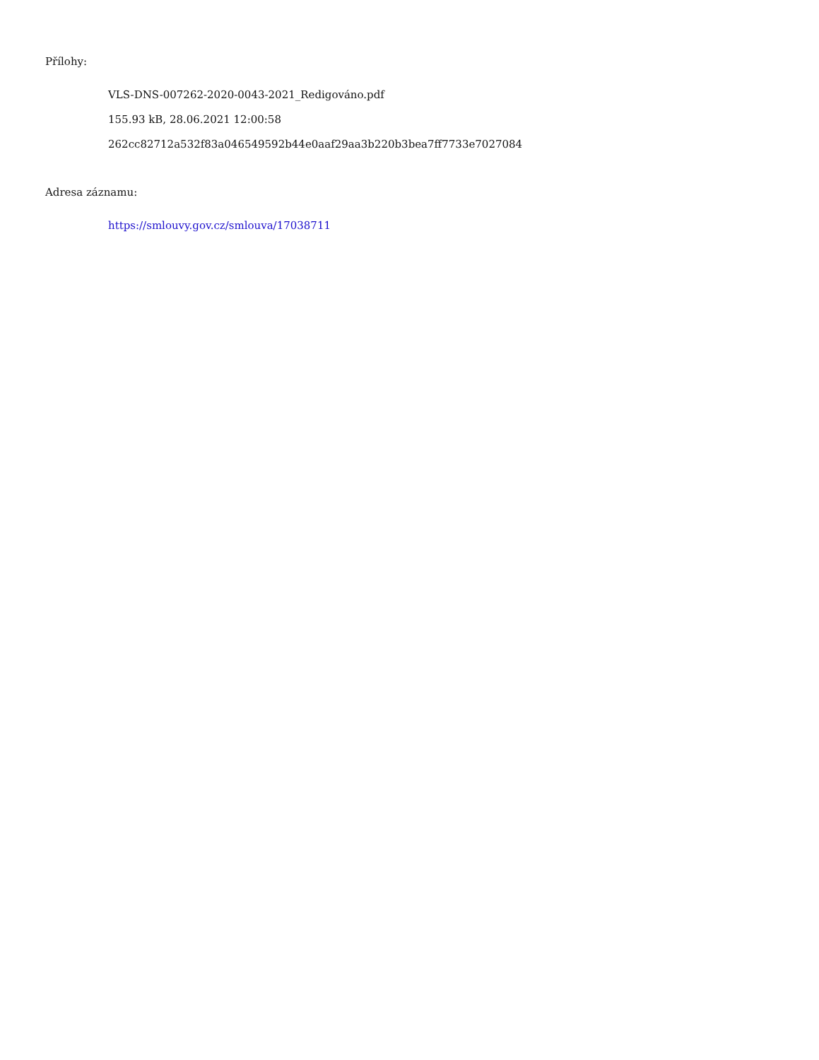Přílohy:
VLS-DNS-007262-2020-0043-2021_Redigováno.pdf
155.93 kB, 28.06.2021 12:00:58
262cc82712a532f83a046549592b44e0aaf29aa3b220b3bea7ff7733e7027084
Adresa záznamu:
https://smlouvy.gov.cz/smlouva/17038711